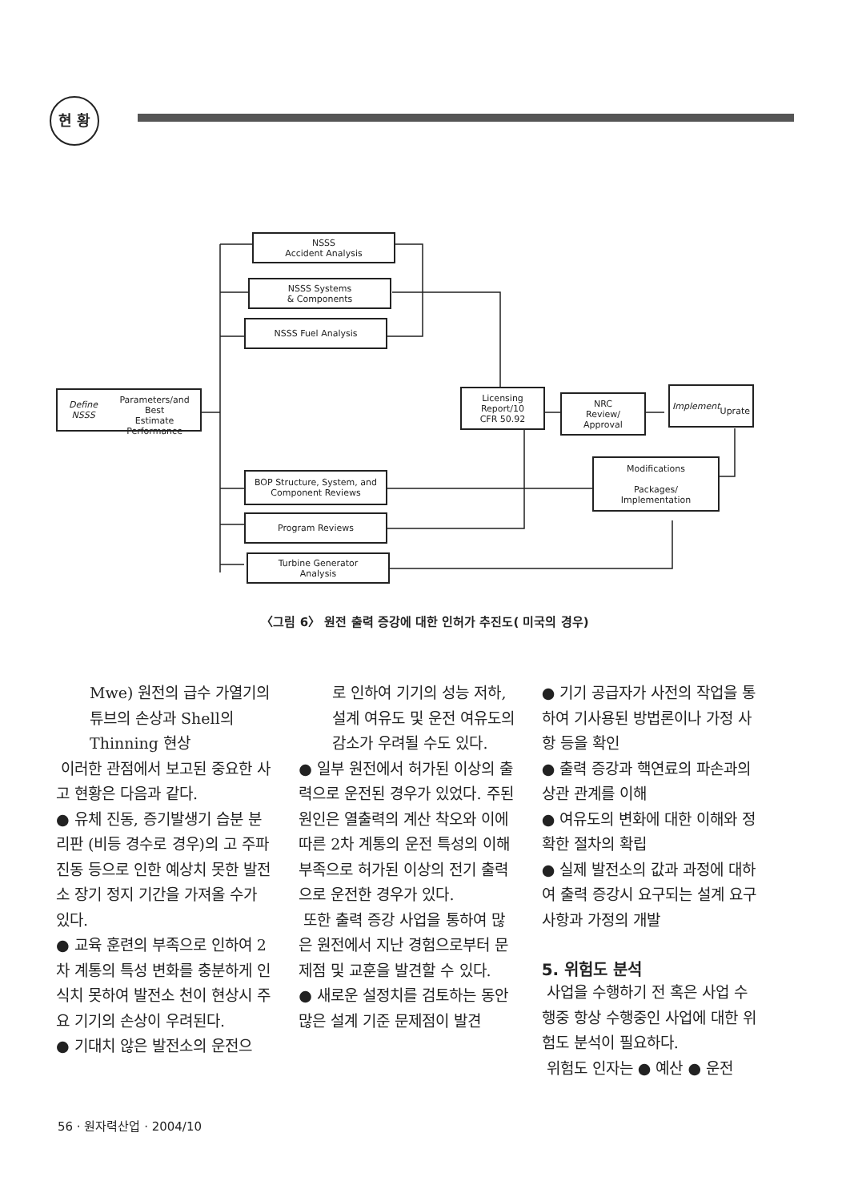현 황
NSSS
Accident Analysis
NSSS Systems
& Components
NSSS Fuel Analysis
Define NSSS
Parameters/and Best
Estimate Performance
Licensing
Report/10
CFR 50.92
NRC
Review/
Approval
Implement
Uprate
Modifications
Packages/
Implementation
BOP Structure, System, and
Component Reviews
Program Reviews
Turbine Generator
Analysis
〈그림 6〉 원전 출력 증강에 대한 인허가 추진도( 미국의 경우)
Mwe) 원전의 급수 가열기의 튜브의 손상과 Shell의 Thinning 현상
이러한 관점에서 보고된 중요한 사고 현황은 다음과 같다.
● 유체 진동, 증기발생기 습분 분리판 (비등 경수로 경우)의 고 주파 진동 등으로 인한 예상치 못한 발전소 장기 정지 기간을 가져올 수가 있다.
● 교육 훈련의 부족으로 인하여 2차 계통의 특성 변화를 충분하게 인식치 못하여 발전소 천이 현상시 주요 기기의 손상이 우려된다.
● 기대치 않은 발전소의 운전으
로 인하여 기기의 성능 저하, 설계 여유도 및 운전 여유도의 감소가 우려될 수도 있다.
● 일부 원전에서 허가된 이상의 출력으로 운전된 경우가 있었다. 주된 원인은 열출력의 계산 착오와 이에 따른 2차 계통의 운전 특성의 이해 부족으로 허가된 이상의 전기 출력으로 운전한 경우가 있다.
또한 출력 증강 사업을 통하여 많은 원전에서 지난 경험으로부터 문제점 및 교훈을 발견할 수 있다.
● 새로운 설정치를 검토하는 동안 많은 설계 기준 문제점이 발견
● 기기 공급자가 사전의 작업을 통하여 기사용된 방법론이나 가정 사항 등을 확인
● 출력 증강과 핵연료의 파손과의 상관 관계를 이해
● 여유도의 변화에 대한 이해와 정확한 절차의 확립
● 실제 발전소의 값과 과정에 대하여 출력 증강시 요구되는 설계 요구 사항과 가정의 개발
5. 위험도 분석
사업을 수행하기 전 혹은 사업 수행중 항상 수행중인 사업에 대한 위험도 분석이 필요하다.
위험도 인자는 ● 예산 ● 운전
56 · 원자력산업 · 2004/10